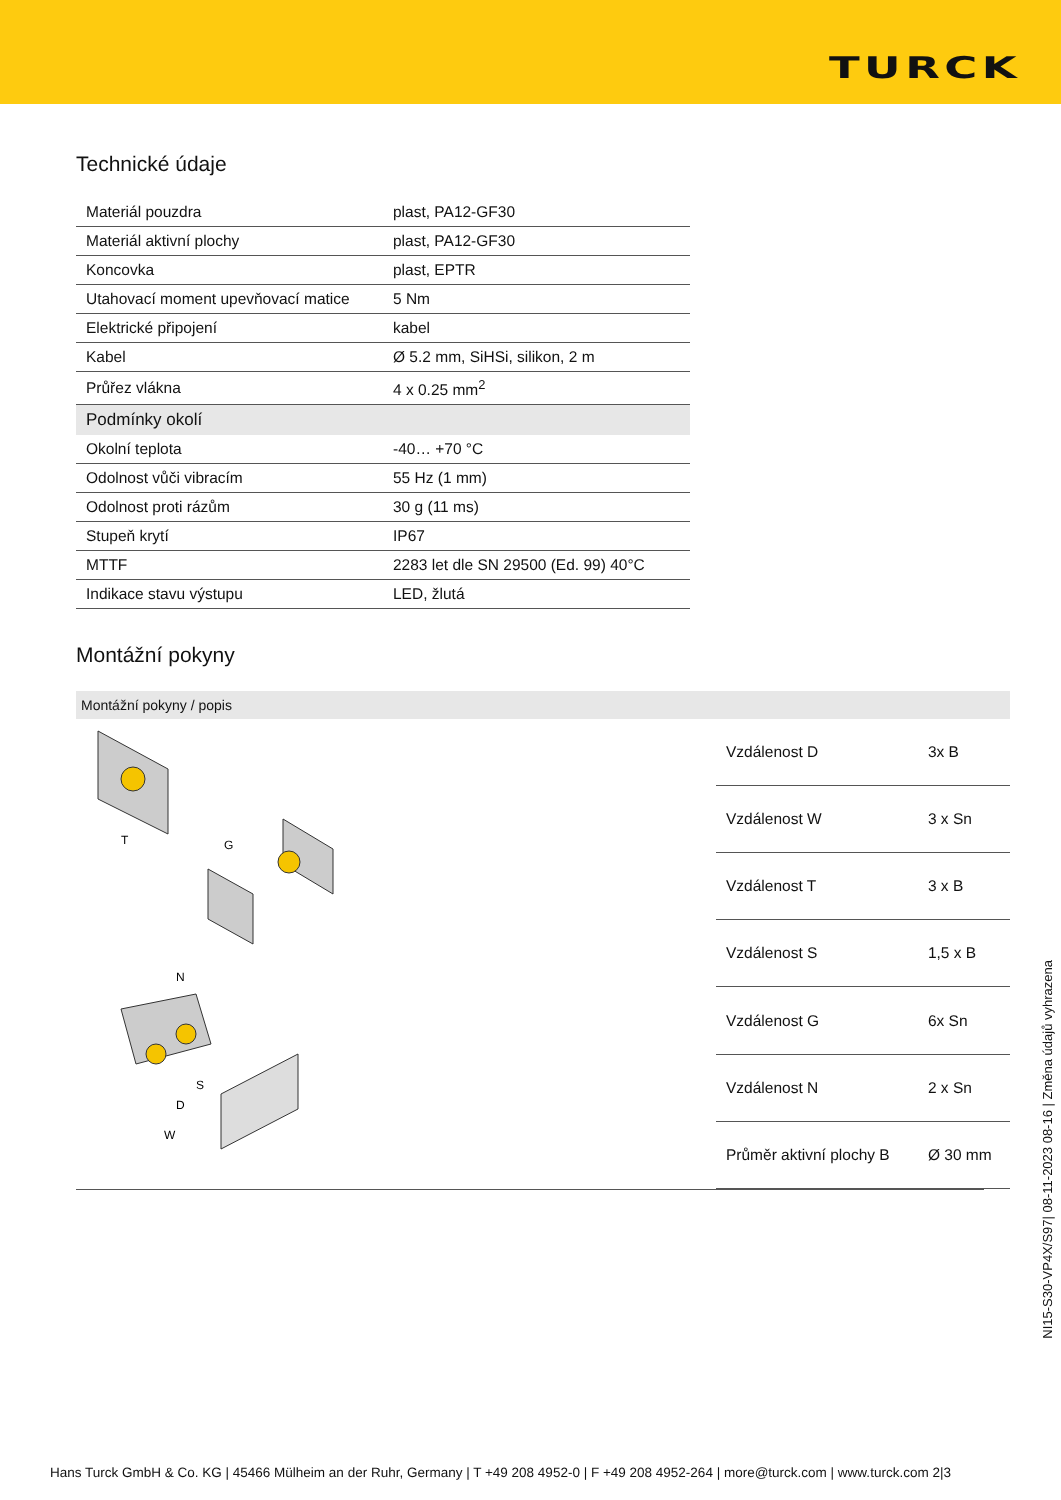TURCK
Technické údaje
| Materiál pouzdra | plast, PA12-GF30 |
| Materiál aktivní plochy | plast, PA12-GF30 |
| Koncovka | plast, EPTR |
| Utahovací moment upevňovací matice | 5 Nm |
| Elektrické připojení | kabel |
| Kabel | Ø 5.2 mm, SiHSi, silikon, 2 m |
| Průřez vlákna | 4 x 0.25 mm<sup>2</sup> |
| Podmínky okolí | |
| Okolní teplota | -40… +70 °C |
| Odolnost vůči vibracím | 55 Hz (1 mm) |
| Odolnost proti rázům | 30 g (11 ms) |
| Stupeň krytí | IP67 |
| MTTF | 2283 let dle SN 29500 (Ed. 99) 40°C |
| Indikace stavu výstupu | LED, žlutá |
Montážní pokyny
Montážní pokyny / popis
T
G
N
S
D
W
| Vzdálenost D | 3x B |
| Vzdálenost W | 3 x Sn |
| Vzdálenost T | 3 x B |
| Vzdálenost S | 1,5 x B |
| Vzdálenost G | 6x Sn |
| Vzdálenost N | 2 x Sn |
| Průměr aktivní plochy B | Ø 30 mm |
NI15-S30-VP4X/S97| 08-11-2023 08-16 | Změna údajů vyhrazena
Hans Turck GmbH & Co. KG | 45466 Mülheim an der Ruhr, Germany | T +49 208 4952-0 | F +49 208 4952-264 | more@turck.com | www.turck.com 2|3